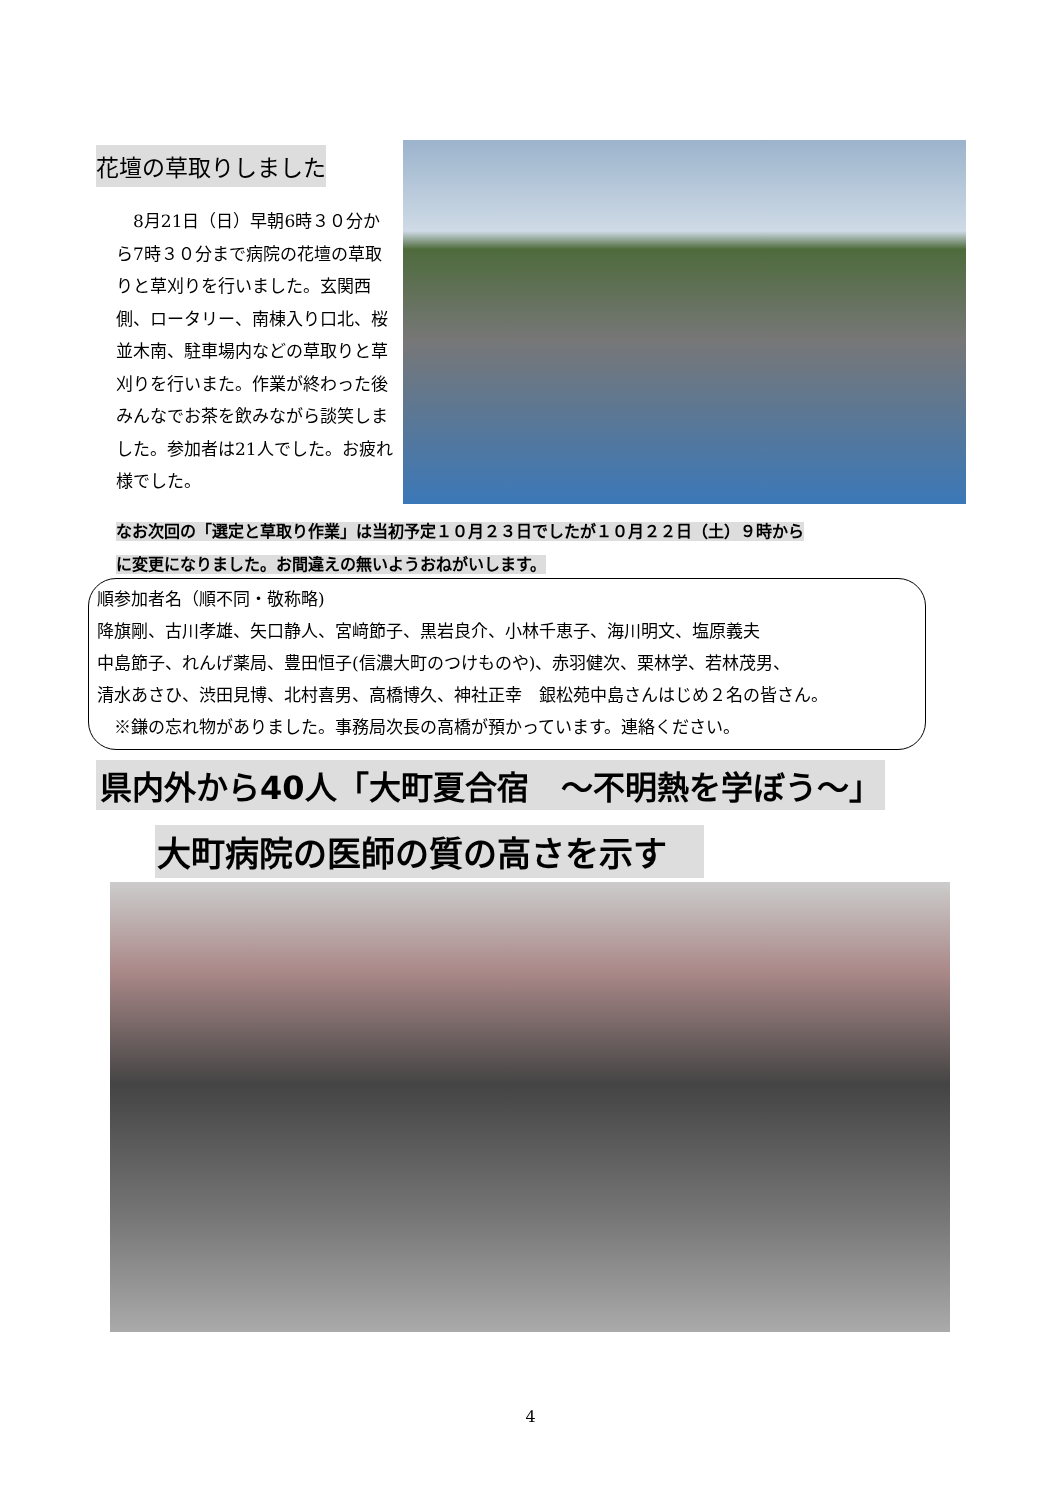花壇の草取りしました
　8月21日（日）早朝6時３０分から7時３０分まで病院の花壇の草取りと草刈りを行いました。玄関西側、ロータリー、南棟入り口北、桜並木南、駐車場内などの草取りと草刈りを行いまた。作業が終わった後みんなでお茶を飲みながら談笑しました。参加者は21人でした。お疲れ様でした。
なお次回の「選定と草取り作業」は当初予定１０月２３日でしたが１０月２２日（土）９時から
に変更になりました。お間違えの無いようおねがいします。
順参加者名（順不同・敬称略)
降旗剛、古川孝雄、矢口静人、宮﨑節子、黒岩良介、小林千恵子、海川明文、塩原義夫
中島節子、れんげ薬局、豊田恒子(信濃大町のつけものや)、赤羽健次、栗林学、若林茂男、
清水あさひ、渋田見博、北村喜男、高橋博久、神社正幸　銀松苑中島さんはじめ２名の皆さん。
　※鎌の忘れ物がありました。事務局次長の高橋が預かっています。連絡ください。
県内外から40人「大町夏合宿　～不明熱を学ぼう～」
大町病院の医師の質の高さを示す
4